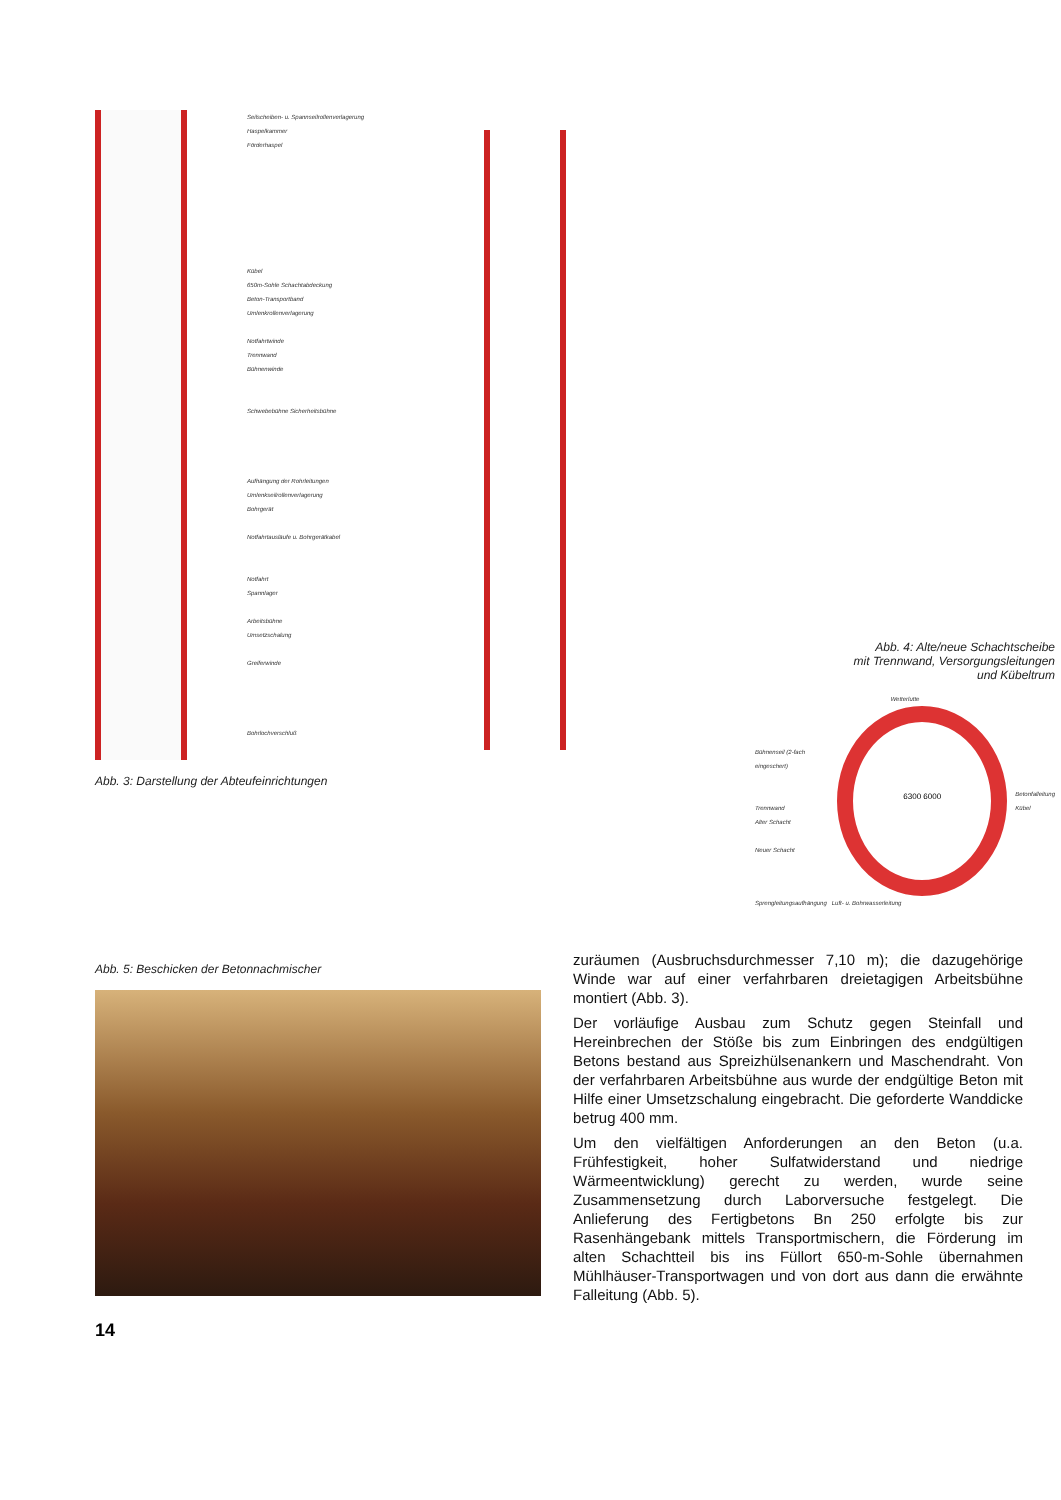Seilscheiben- u. Spannseilrollenverlagerung
Haspelkammer
Förderhaspel
Kübel
650m-Sohle Schachtabdeckung
Beton-Transportband
Umlenkrollenverlagerung
Notfahrtwinde
Trennwand
Bühnenwinde
Schwebebühne Sicherheitsbühne
Aufhängung der Rohrleitungen
Umlenkseilrollenverlagerung
Bohrgerät
Notfahrtausläufe u. Bohrgerätkabel
Notfahrt
Spannlager
Arbeitsbühne
Umsetzschalung
Greiferwinde
Bohrlochverschluß
Abb. 3: Darstellung der Abteufeinrichtungen
Abb. 4: Alte/neue Schachtscheibe
mit Trennwand, Versorgungsleitungen
und Kübeltrum
Wetterlutte
Bühnenseil (2-fach eingeschert)
Trennwand
Alter Schacht
Neuer Schacht
6300 6000
Betonfalleitung
Kübel
Sprengleitungsaufhängung Luft- u. Bohrwasserleitung
Abb. 5: Beschicken der Betonnachmischer
zuräumen (Ausbruchsdurchmesser 7,10 m); die dazugehörige Winde war auf einer verfahrbaren dreietagigen Arbeitsbühne montiert (Abb. 3).
Der vorläufige Ausbau zum Schutz gegen Steinfall und Hereinbrechen der Stöße bis zum Einbringen des endgültigen Betons bestand aus Spreizhülsenankern und Maschendraht. Von der verfahrbaren Arbeitsbühne aus wurde der endgültige Beton mit Hilfe einer Umsetzschalung eingebracht. Die geforderte Wanddicke betrug 400 mm.
Um den vielfältigen Anforderungen an den Beton (u.a. Frühfestigkeit, hoher Sulfatwiderstand und niedrige Wärmeentwicklung) gerecht zu werden, wurde seine Zusammensetzung durch Laborversuche festgelegt. Die Anlieferung des Fertigbetons Bn 250 erfolgte bis zur Rasenhängebank mittels Transportmischern, die Förderung im alten Schachtteil bis ins Füllort 650-m-Sohle übernahmen Mühlhäuser-Transportwagen und von dort aus dann die erwähnte Falleitung (Abb. 5).
14